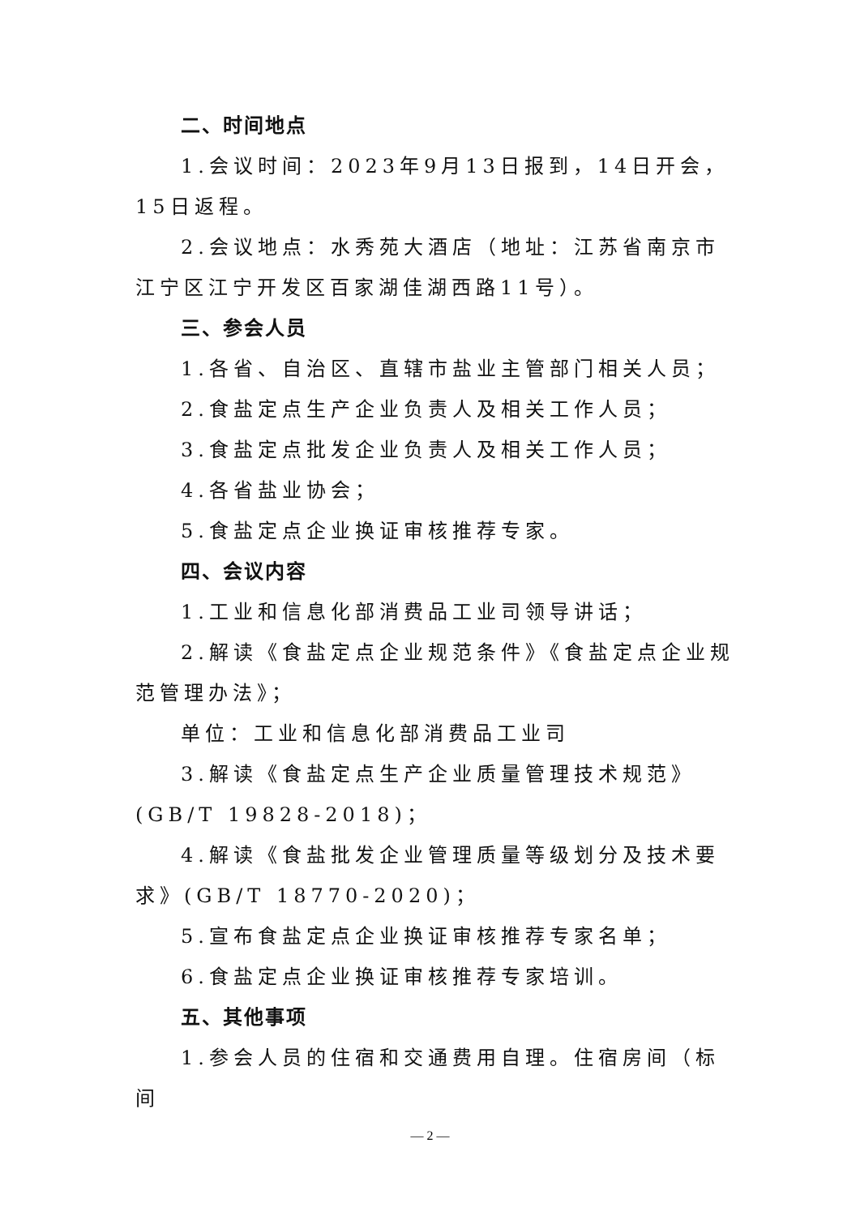二、时间地点
1.会议时间：2023年9月13日报到，14日开会，15日返程。
2.会议地点：水秀苑大酒店（地址：江苏省南京市江宁区江宁开发区百家湖佳湖西路11号）。
三、参会人员
1.各省、自治区、直辖市盐业主管部门相关人员；
2.食盐定点生产企业负责人及相关工作人员；
3.食盐定点批发企业负责人及相关工作人员；
4.各省盐业协会；
5.食盐定点企业换证审核推荐专家。
四、会议内容
1.工业和信息化部消费品工业司领导讲话；
2.解读《食盐定点企业规范条件》《食盐定点企业规范管理办法》；
单位：工业和信息化部消费品工业司
3.解读《食盐定点生产企业质量管理技术规范》(GB/T 19828-2018)；
4.解读《食盐批发企业管理质量等级划分及技术要求》(GB/T 18770-2020)；
5.宣布食盐定点企业换证审核推荐专家名单；
6.食盐定点企业换证审核推荐专家培训。
五、其他事项
1.参会人员的住宿和交通费用自理。住宿房间（标间
— 2 —